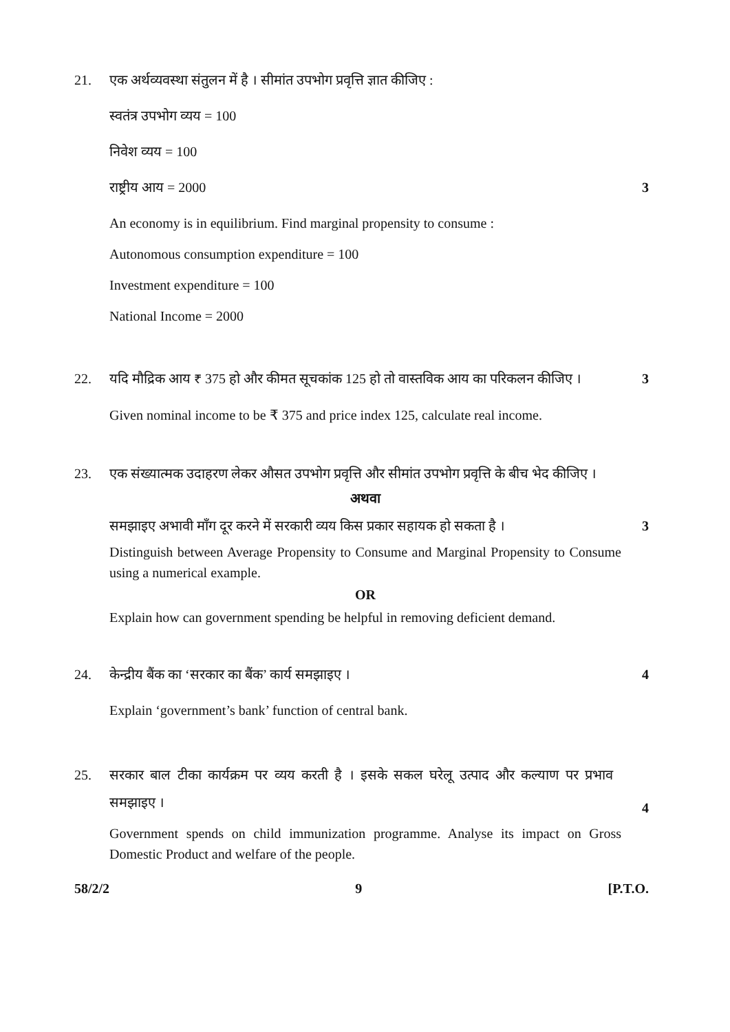21. एक अर्थव्यवस्था संतुलन में है । सीमांत उपभोग प्रवृत्ति ज्ञात कीजिए :
स्वतंत्र उपभोग व्यय = 100
निवेश व्यय = 100
राष्ट्रीय आय = 2000 3
An economy is in equilibrium. Find marginal propensity to consume :
Autonomous consumption expenditure = 100
Investment expenditure = 100
National Income = 2000
22. यदि मौद्रिक आय ₹ 375 हो और कीमत सूचकांक 125 हो तो वास्तविक आय का परिकलन कीजिए ।
3
Given nominal income to be ₹ 375 and price index 125, calculate real income.
23. एक संख्यात्मक उदाहरण लेकर औसत उपभोग प्रवृत्ति और सीमांत उपभोग प्रवृत्ति के बीच भेद कीजिए ।
अथवा
समझाइए अभावी माँग दूर करने में सरकारी व्यय किस प्रकार सहायक हो सकता है ।
3
Distinguish between Average Propensity to Consume and Marginal Propensity to Consume using a numerical example.
OR
Explain how can government spending be helpful in removing deficient demand.
24. केन्द्रीय बैंक का ‘सरकार का बैंक’ कार्य समझाइए ।
4
Explain ‘government’s bank’ function of central bank.
25.
सरकार बाल टीका कार्यक्रम पर व्यय करती है । इसके सकल घरेलू उत्पाद और कल्याण पर प्रभाव समझाइए ।
4
Government spends on child immunization programme. Analyse its impact on Gross Domestic Product and welfare of the people.
58/2/2 9 [P.T.O.